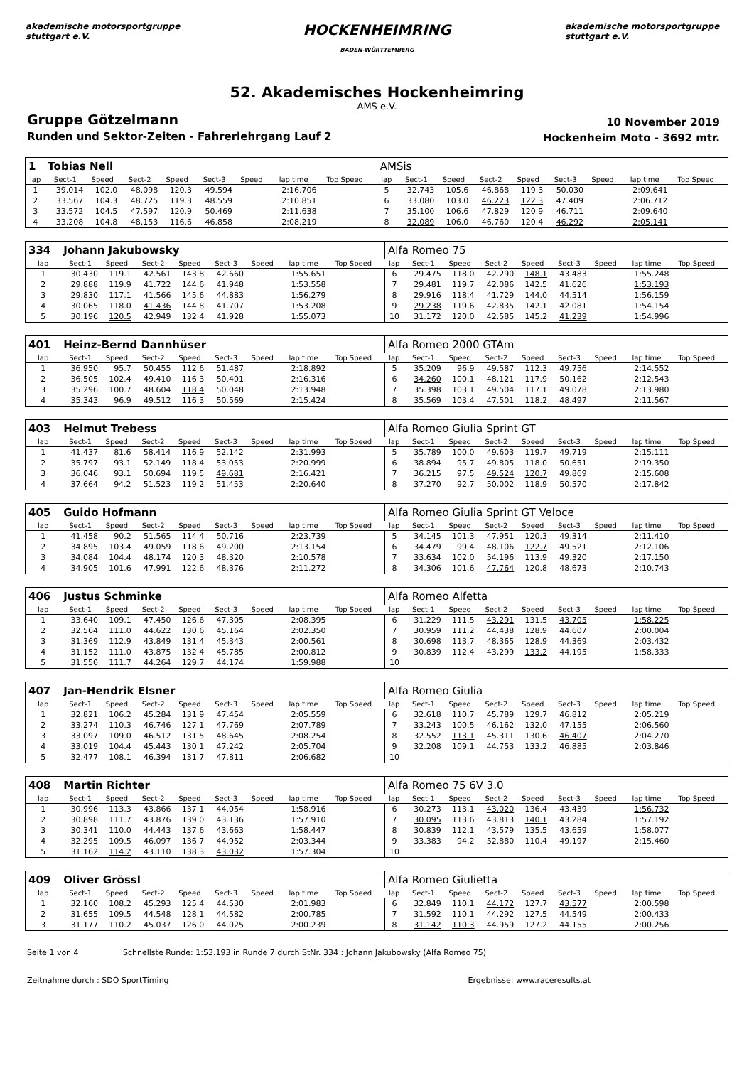akademische motorsportgruppe stuttgart e.V.
HOCKENHEIMRING
BADEN-WÜRTTEMBERG
akademische motorsportgruppe stuttgart e.V.
52. Akademisches Hockenheimring
AMS e.V.
Gruppe Götzelmann
Runden und Sektor-Zeiten - Fahrerlehrgang Lauf 2
10 November 2019
Hockenheim Moto - 3692 mtr.
| 1 | Tobias Nell | | | | | | | | | AMSis | | | | | | | | | |
| lap | Sect-1 | Speed | Sect-2 | Speed | Sect-3 | Speed | lap time | Top Speed | | lap | Sect-1 | Speed | Sect-2 | Speed | Sect-3 | Speed | lap time | Top Speed | |
| 1 | 39.014 | 102.0 | 48.098 | 120.3 | 49.594 | | 2:16.706 | | | 5 | 32.743 | 105.6 | 46.868 | 119.3 | 50.030 | | 2:09.641 | | |
| 2 | 33.567 | 104.3 | 48.725 | 119.3 | 48.559 | | 2:10.851 | | | 6 | 33.080 | 103.0 | 46.223 | 122.3 | 47.409 | | 2:06.712 | | |
| 3 | 33.572 | 104.5 | 47.597 | 120.9 | 50.469 | | 2:11.638 | | | 7 | 35.100 | 106.6 | 47.829 | 120.9 | 46.711 | | 2:09.640 | | |
| 4 | 33.208 | 104.8 | 48.153 | 116.6 | 46.858 | | 2:08.219 | | | 8 | 32.089 | 106.0 | 46.760 | 120.4 | 46.292 | | 2:05.141 | | |
| 334 | Johann Jakubowsky | | | | | | | | | Alfa Romeo 75 | | | | | | | | | |
| lap | Sect-1 | Speed | Sect-2 | Speed | Sect-3 | Speed | lap time | Top Speed | | lap | Sect-1 | Speed | Sect-2 | Speed | Sect-3 | Speed | lap time | Top Speed | |
| 1 | 30.430 | 119.1 | 42.561 | 143.8 | 42.660 | | 1:55.651 | | | 6 | 29.475 | 118.0 | 42.290 | 148.1 | 43.483 | | 1:55.248 | | |
| 2 | 29.888 | 119.9 | 41.722 | 144.6 | 41.948 | | 1:53.558 | | | 7 | 29.481 | 119.7 | 42.086 | 142.5 | 41.626 | | 1:53.193 | | |
| 3 | 29.830 | 117.1 | 41.566 | 145.6 | 44.883 | | 1:56.279 | | | 8 | 29.916 | 118.4 | 41.729 | 144.0 | 44.514 | | 1:56.159 | | |
| 4 | 30.065 | 118.0 | 41.436 | 144.8 | 41.707 | | 1:53.208 | | | 9 | 29.238 | 119.6 | 42.835 | 142.1 | 42.081 | | 1:54.154 | | |
| 5 | 30.196 | 120.5 | 42.949 | 132.4 | 41.928 | | 1:55.073 | | | 10 | 31.172 | 120.0 | 42.585 | 145.2 | 41.239 | | 1:54.996 | | |
| 401 | Heinz-Bernd Dannhüser | | | | | | | | | Alfa Romeo 2000 GTAm | | | | | | | | | |
| lap | Sect-1 | Speed | Sect-2 | Speed | Sect-3 | Speed | lap time | Top Speed | | lap | Sect-1 | Speed | Sect-2 | Speed | Sect-3 | Speed | lap time | Top Speed | |
| 1 | 36.950 | 95.7 | 50.455 | 112.6 | 51.487 | | 2:18.892 | | | 5 | 35.209 | 96.9 | 49.587 | 112.3 | 49.756 | | 2:14.552 | | |
| 2 | 36.505 | 102.4 | 49.410 | 116.3 | 50.401 | | 2:16.316 | | | 6 | 34.260 | 100.1 | 48.121 | 117.9 | 50.162 | | 2:12.543 | | |
| 3 | 35.296 | 100.7 | 48.604 | 118.4 | 50.048 | | 2:13.948 | | | 7 | 35.398 | 103.1 | 49.504 | 117.1 | 49.078 | | 2:13.980 | | |
| 4 | 35.343 | 96.9 | 49.512 | 116.3 | 50.569 | | 2:15.424 | | | 8 | 35.569 | 103.4 | 47.501 | 118.2 | 48.497 | | 2:11.567 | | |
| 403 | Helmut Trebess | | | | | | | | | Alfa Romeo Giulia Sprint GT | | | | | | | | | |
| lap | Sect-1 | Speed | Sect-2 | Speed | Sect-3 | Speed | lap time | Top Speed | | lap | Sect-1 | Speed | Sect-2 | Speed | Sect-3 | Speed | lap time | Top Speed | |
| 1 | 41.437 | 81.6 | 58.414 | 116.9 | 52.142 | | 2:31.993 | | | 5 | 35.789 | 100.0 | 49.603 | 119.7 | 49.719 | | 2:15.111 | | |
| 2 | 35.797 | 93.1 | 52.149 | 118.4 | 53.053 | | 2:20.999 | | | 6 | 38.894 | 95.7 | 49.805 | 118.0 | 50.651 | | 2:19.350 | | |
| 3 | 36.046 | 93.1 | 50.694 | 119.5 | 49.681 | | 2:16.421 | | | 7 | 36.215 | 97.5 | 49.524 | 120.7 | 49.869 | | 2:15.608 | | |
| 4 | 37.664 | 94.2 | 51.523 | 119.2 | 51.453 | | 2:20.640 | | | 8 | 37.270 | 92.7 | 50.002 | 118.9 | 50.570 | | 2:17.842 | | |
| 405 | Guido Hofmann | | | | | | | | | Alfa Romeo Giulia Sprint GT Veloce | | | | | | | | | |
| lap | Sect-1 | Speed | Sect-2 | Speed | Sect-3 | Speed | lap time | Top Speed | | lap | Sect-1 | Speed | Sect-2 | Speed | Sect-3 | Speed | lap time | Top Speed | |
| 1 | 41.458 | 90.2 | 51.565 | 114.4 | 50.716 | | 2:23.739 | | | 5 | 34.145 | 101.3 | 47.951 | 120.3 | 49.314 | | 2:11.410 | | |
| 2 | 34.895 | 103.4 | 49.059 | 118.6 | 49.200 | | 2:13.154 | | | 6 | 34.479 | 99.4 | 48.106 | 122.7 | 49.521 | | 2:12.106 | | |
| 3 | 34.084 | 104.4 | 48.174 | 120.3 | 48.320 | | 2:10.578 | | | 7 | 33.634 | 102.0 | 54.196 | 113.9 | 49.320 | | 2:17.150 | | |
| 4 | 34.905 | 101.6 | 47.991 | 122.6 | 48.376 | | 2:11.272 | | | 8 | 34.306 | 101.6 | 47.764 | 120.8 | 48.673 | | 2:10.743 | | |
| 406 | Justus Schminke | | | | | | | | | Alfa Romeo Alfetta | | | | | | | | | |
| lap | Sect-1 | Speed | Sect-2 | Speed | Sect-3 | Speed | lap time | Top Speed | | lap | Sect-1 | Speed | Sect-2 | Speed | Sect-3 | Speed | lap time | Top Speed | |
| 1 | 33.640 | 109.1 | 47.450 | 126.6 | 47.305 | | 2:08.395 | | | 6 | 31.229 | 111.5 | 43.291 | 131.5 | 43.705 | | 1:58.225 | | |
| 2 | 32.564 | 111.0 | 44.622 | 130.6 | 45.164 | | 2:02.350 | | | 7 | 30.959 | 111.2 | 44.438 | 128.9 | 44.607 | | 2:00.004 | | |
| 3 | 31.369 | 112.9 | 43.849 | 131.4 | 45.343 | | 2:00.561 | | | 8 | 30.698 | 113.7 | 48.365 | 128.9 | 44.369 | | 2:03.432 | | |
| 4 | 31.152 | 111.0 | 43.875 | 132.4 | 45.785 | | 2:00.812 | | | 9 | 30.839 | 112.4 | 43.299 | 133.2 | 44.195 | | 1:58.333 | | |
| 5 | 31.550 | 111.7 | 44.264 | 129.7 | 44.174 | | 1:59.988 | | | 10 | | | | | | | | | |
| 407 | Jan-Hendrik Elsner | | | | | | | | | Alfa Romeo Giulia | | | | | | | | | |
| lap | Sect-1 | Speed | Sect-2 | Speed | Sect-3 | Speed | lap time | Top Speed | | lap | Sect-1 | Speed | Sect-2 | Speed | Sect-3 | Speed | lap time | Top Speed | |
| 1 | 32.821 | 106.2 | 45.284 | 131.9 | 47.454 | | 2:05.559 | | | 6 | 32.618 | 110.7 | 45.789 | 129.7 | 46.812 | | 2:05.219 | | |
| 2 | 33.274 | 110.3 | 46.746 | 127.1 | 47.769 | | 2:07.789 | | | 7 | 33.243 | 100.5 | 46.162 | 132.0 | 47.155 | | 2:06.560 | | |
| 3 | 33.097 | 109.0 | 46.512 | 131.5 | 48.645 | | 2:08.254 | | | 8 | 32.552 | 113.1 | 45.311 | 130.6 | 46.407 | | 2:04.270 | | |
| 4 | 33.019 | 104.4 | 45.443 | 130.1 | 47.242 | | 2:05.704 | | | 9 | 32.208 | 109.1 | 44.753 | 133.2 | 46.885 | | 2:03.846 | | |
| 5 | 32.477 | 108.1 | 46.394 | 131.7 | 47.811 | | 2:06.682 | | | 10 | | | | | | | | | |
| 408 | Martin Richter | | | | | | | | | Alfa Romeo 75 6V 3.0 | | | | | | | | | |
| lap | Sect-1 | Speed | Sect-2 | Speed | Sect-3 | Speed | lap time | Top Speed | | lap | Sect-1 | Speed | Sect-2 | Speed | Sect-3 | Speed | lap time | Top Speed | |
| 1 | 30.996 | 113.3 | 43.866 | 137.1 | 44.054 | | 1:58.916 | | | 6 | 30.273 | 113.1 | 43.020 | 136.4 | 43.439 | | 1:56.732 | | |
| 2 | 30.898 | 111.7 | 43.876 | 139.0 | 43.136 | | 1:57.910 | | | 7 | 30.095 | 113.6 | 43.813 | 140.1 | 43.284 | | 1:57.192 | | |
| 3 | 30.341 | 110.0 | 44.443 | 137.6 | 43.663 | | 1:58.447 | | | 8 | 30.839 | 112.1 | 43.579 | 135.5 | 43.659 | | 1:58.077 | | |
| 4 | 32.295 | 109.5 | 46.097 | 136.7 | 44.952 | | 2:03.344 | | | 9 | 33.383 | 94.2 | 52.880 | 110.4 | 49.197 | | 2:15.460 | | |
| 5 | 31.162 | 114.2 | 43.110 | 138.3 | 43.032 | | 1:57.304 | | | 10 | | | | | | | | | |
| 409 | Oliver Grössl | | | | | | | | | Alfa Romeo Giulietta | | | | | | | | | |
| lap | Sect-1 | Speed | Sect-2 | Speed | Sect-3 | Speed | lap time | Top Speed | | lap | Sect-1 | Speed | Sect-2 | Speed | Sect-3 | Speed | lap time | Top Speed | |
| 1 | 32.160 | 108.2 | 45.293 | 125.4 | 44.530 | | 2:01.983 | | | 6 | 32.849 | 110.1 | 44.172 | 127.7 | 43.577 | | 2:00.598 | | |
| 2 | 31.655 | 109.5 | 44.548 | 128.1 | 44.582 | | 2:00.785 | | | 7 | 31.592 | 110.1 | 44.292 | 127.5 | 44.549 | | 2:00.433 | | |
| 3 | 31.177 | 110.2 | 45.037 | 126.0 | 44.025 | | 2:00.239 | | | 8 | 31.142 | 110.3 | 44.959 | 127.2 | 44.155 | | 2:00.256 | | |
Seite 1 von 4 Schnellste Runde: 1:53.193 in Runde 7 durch StNr. 334 : Johann Jakubowsky (Alfa Romeo 75)
Zeitnahme durch : SDO SportTiming Ergebnisse: www.raceresults.at